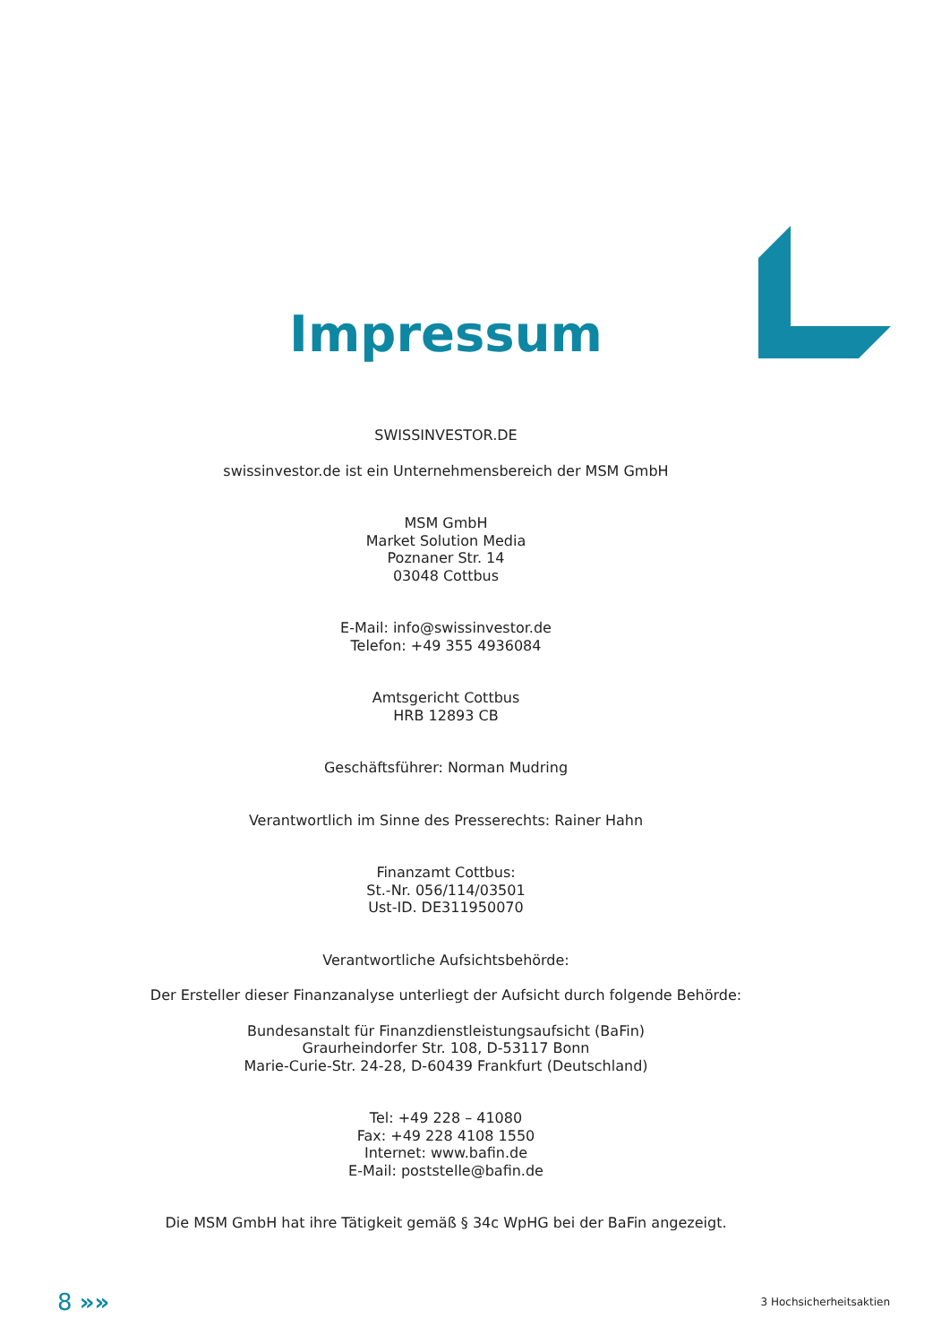Impressum
SWISSINVESTOR.DE
swissinvestor.de ist ein Unternehmensbereich der MSM GmbH
MSM GmbH
Market Solution Media
Poznaner Str. 14
03048 Cottbus
E-Mail: info@swissinvestor.de
Telefon: +49 355 4936084
Amtsgericht Cottbus
HRB 12893 CB
Geschäftsführer: Norman Mudring
Verantwortlich im Sinne des Presserechts: Rainer Hahn
Finanzamt Cottbus:
St.-Nr. 056/114/03501
Ust-ID. DE311950070
Verantwortliche Aufsichtsbehörde:
Der Ersteller dieser Finanzanalyse unterliegt der Aufsicht durch folgende Behörde:
Bundesanstalt für Finanzdienstleistungsaufsicht (BaFin)
Graurheindorfer Str. 108, D-53117 Bonn
Marie-Curie-Str. 24-28, D-60439 Frankfurt (Deutschland)
Tel: +49 228 – 41080
Fax: +49 228 4108 1550
Internet: www.bafin.de
E-Mail: poststelle@bafin.de
Die MSM GmbH hat ihre Tätigkeit gemäß § 34c WpHG bei der BaFin angezeigt.
8 »» 3 Hochsicherheitsaktien